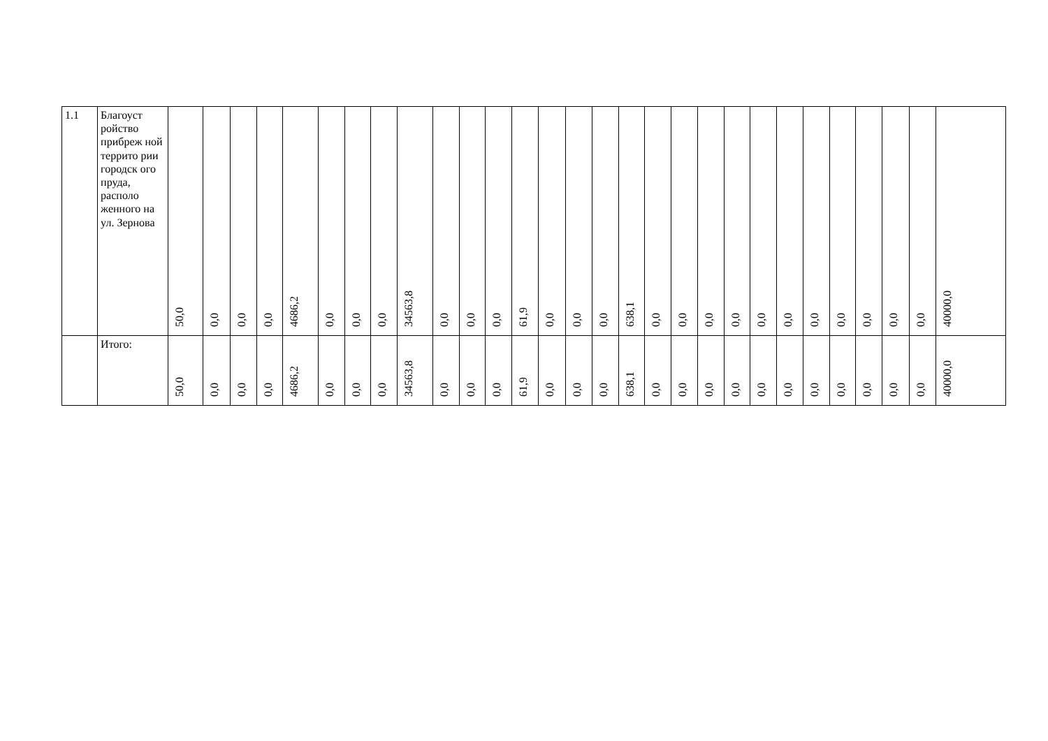| 1.1 | Благоуст ройство прибреж ной террито рии городск ого пруда, располо женного на ул. Зернова | 50,0 | 0,0 | 0,0 | 0,0 | 4686,2 | 0,0 | 0,0 | 0,0 | 34563,8 | 0,0 | 0,0 | 0,0 | 61,9 | 0,0 | 0,0 | 0,0 | 638,1 | 0,0 | 0,0 | 0,0 | 0,0 | 0,0 | 0,0 | 0,0 | 0,0 | 0,0 | 0,0 | 0,0 | 40000,0 |
| | Итого: | 50,0 | 0,0 | 0,0 | 0,0 | 4686,2 | 0,0 | 0,0 | 0,0 | 34563,8 | 0,0 | 0,0 | 0,0 | 61,9 | 0,0 | 0,0 | 0,0 | 638,1 | 0,0 | 0,0 | 0,0 | 0,0 | 0,0 | 0,0 | 0,0 | 0,0 | 0,0 | 0,0 | 0,0 | 40000,0 |